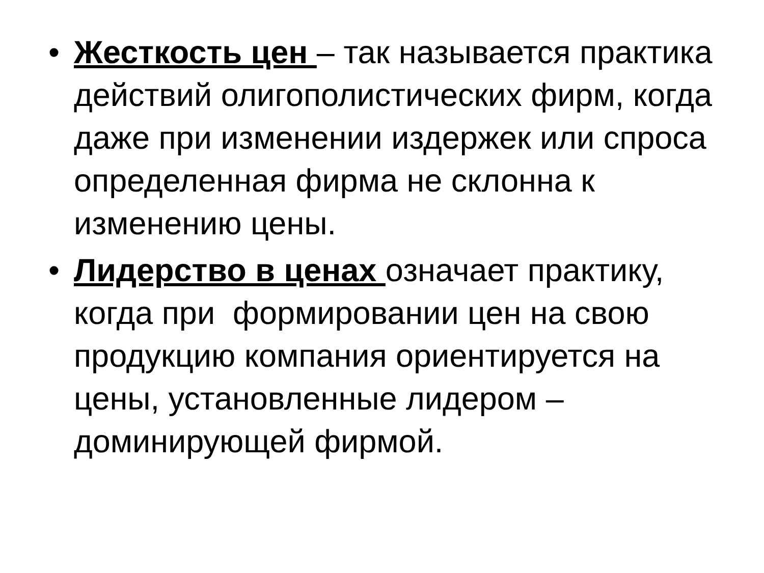• Жесткость цен – так называется практика действий олигополистических фирм, когда даже при изменении издержек или спроса определенная фирма не склонна к изменению цены.
• Лидерство в ценах означает практику, когда при формировании цен на свою продукцию компания ориентируется на цены, установленные лидером – доминирующей фирмой.